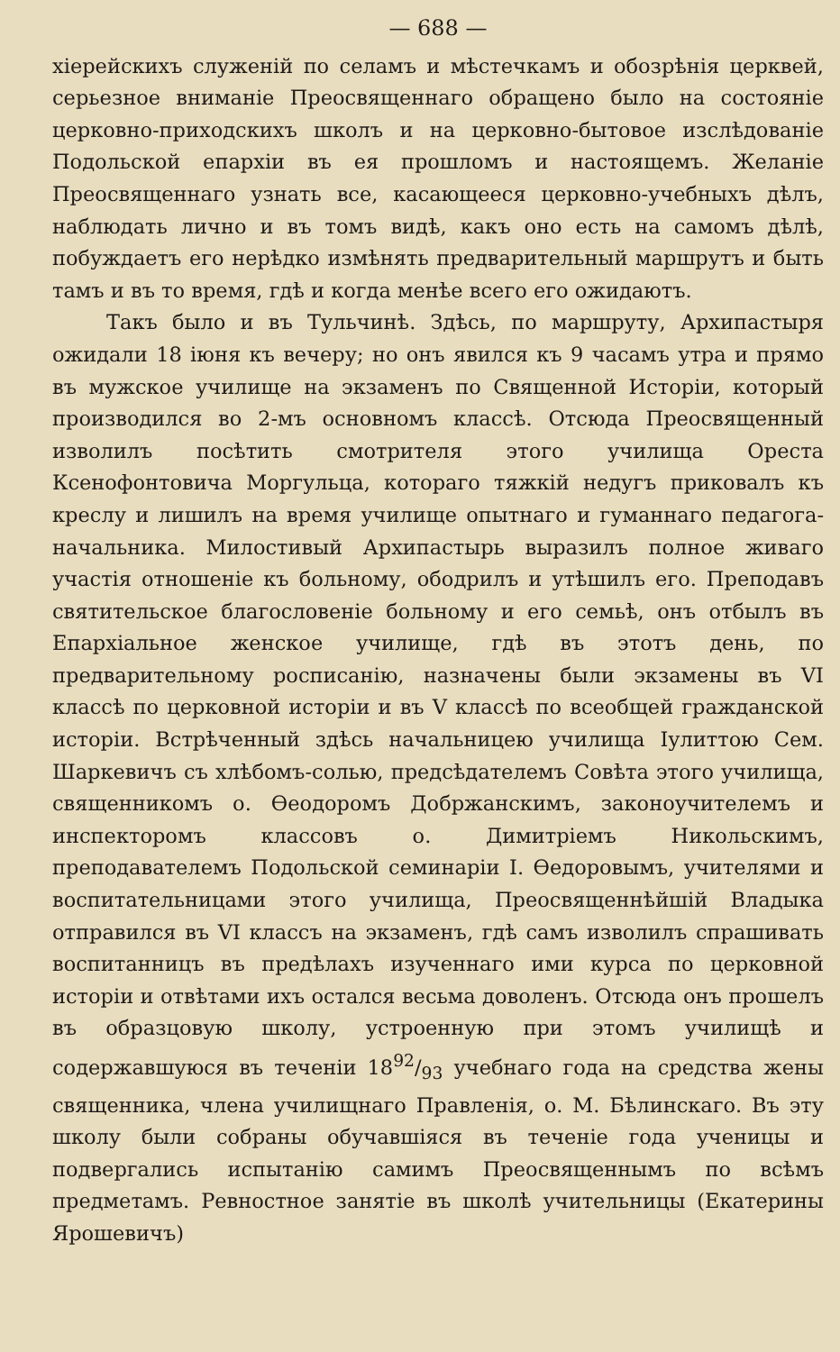— 688 —
хіерейскихъ служеній по селамъ и мѣстечкамъ и обозрѣнія церквей, серьезное вниманіе Преосвященнаго обращено было на состояніе церковно-приходскихъ школъ и на церковно-бытовое изслѣдованіе Подольской епархіи въ ея прошломъ и настоящемъ. Желаніе Преосвященнаго узнать все, касающееся церковно-учебныхъ дѣлъ, наблюдать лично и въ томъ видѣ, какъ оно есть на самомъ дѣлѣ, побуждаетъ его нерѣдко измѣнять предварительный маршрутъ и быть тамъ и въ то время, гдѣ и когда менѣе всего его ожидаютъ.
Такъ было и въ Тульчинѣ. Здѣсь, по маршруту, Архипастыря ожидали 18 іюня къ вечеру; но онъ явился къ 9 часамъ утра и прямо въ мужское училище на экзаменъ по Священной Исторіи, который производился во 2-мъ основномъ классѣ. Отсюда Преосвященный изволилъ посѣтить смотрителя этого училища Ореста Ксенофонтовича Моргульца, котораго тяжкій недугъ приковалъ къ креслу и лишилъ на время училище опытнаго и гуманнаго педагога-начальника. Милостивый Архипастырь выразилъ полное живаго участія отношеніе къ больному, ободрилъ и утѣшилъ его. Преподавъ святительское благословеніе больному и его семьѣ, онъ отбылъ въ Епархіальное женское училище, гдѣ въ этотъ день, по предварительному росписанію, назначены были экзамены въ VI классѣ по церковной исторіи и въ V классѣ по всеобщей гражданской исторіи. Встрѣченный здѣсь начальницею училища Іулиттою Сем. Шаркевичъ съ хлѣбомъ-солью, предсѣдателемъ Совѣта этого училища, священникомъ о. Ѳеодоромъ Добржанскимъ, законоучителемъ и инспекторомъ классовъ о. Димитріемъ Никольскимъ, преподавателемъ Подольской семинаріи І. Ѳедоровымъ, учителями и воспитательницами этого училища, Преосвященнѣйшій Владыка отправился въ VI классъ на экзаменъ, гдѣ самъ изволилъ спрашивать воспитанницъ въ предѣлахъ изученнаго ими курса по церковной исторіи и отвѣтами ихъ остался весьма доволенъ. Отсюда онъ прошелъ въ образцовую школу, устроенную при этомъ училищѣ и содержавшуюся въ теченіи 1892/93 учебнаго года на средства жены священника, члена училищнаго Правленія, о. М. Бѣлинскаго. Въ эту школу были собраны обучавшіяся въ теченіе года ученицы и подвергались испытанію самимъ Преосвященнымъ по всѣмъ предметамъ. Ревностное занятіе въ школѣ учительницы (Екатерины Ярошевичъ)